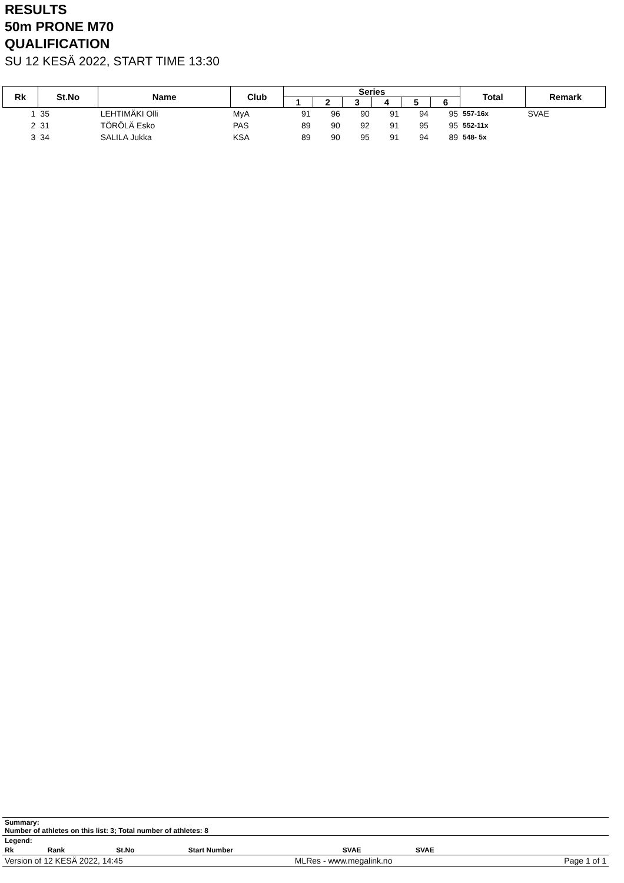RESULTS
50m PRONE M70
QUALIFICATION
SU 12 KESÄ 2022, START TIME 13:30
| Rk | St.No | Name | Club | Series | | | | | | Total | Remark |
| --- | --- | --- | --- | --- | --- | --- | --- | --- | --- | --- | --- |
| | | | | 1 | 2 | 3 | 4 | 5 | 6 | | |
| 1 | 35 | LEHTIMÄKI Olli | MyA | 91 | 96 | 90 | 91 | 94 | 95 | 557-16x | SVAE |
| 2 | 31 | TÖRÖLÄ Esko | PAS | 89 | 90 | 92 | 91 | 95 | 95 | 552-11x | |
| 3 | 34 | SALILA Jukka | KSA | 89 | 90 | 95 | 91 | 94 | 89 | 548- 5x | |
Summary:
Number of athletes on this list: 3; Total number of athletes: 8
Legend:
| Rk | Rank | St.No | Start Number | SVAE | SVAE | |
Version of 12 KESÄ 2022, 14:45 MLRes - www.megalink.no Page 1 of 1